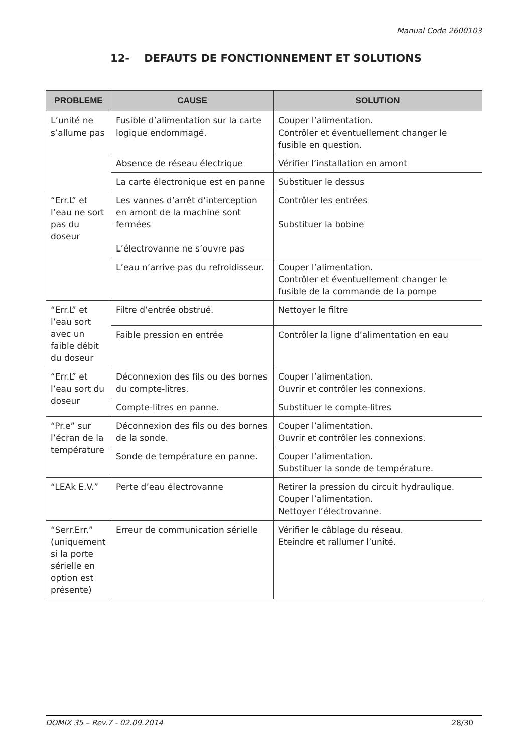Manual Code 2600103
12- DEFAUTS DE FONCTIONNEMENT ET SOLUTIONS
| PROBLEME | CAUSE | SOLUTION |
| --- | --- | --- |
| L’unité ne s’allume pas | Fusible d’alimentation sur la carte logique endommagé. | Couper l’alimentation. Contrôler et éventuellement changer le fusible en question. |
| | Absence de réseau électrique | Vérifier l’installation en amont |
| | La carte électronique est en panne | Substituer le dessus |
| “Err.L” et l’eau ne sort pas du doseur | Les vannes d’arrêt d’interception en amont de la machine sont fermées L’électrovanne ne s’ouvre pas | Contrôler les entrées Substituer la bobine |
| | L’eau n’arrive pas du refroidisseur. | Couper l’alimentation. Contrôler et éventuellement changer le fusible de la commande de la pompe |
| “Err.L” et l’eau sort avec un faible débit du doseur | Filtre d’entrée obstrué. | Nettoyer le filtre |
| | Faible pression en entrée | Contrôler la ligne d’alimentation en eau |
| “Err.L” et l’eau sort du doseur | Déconnexion des fils ou des bornes du compte-litres. | Couper l’alimentation. Ouvrir et contrôler les connexions. |
| | Compte-litres en panne. | Substituer le compte-litres |
| “Pr.e” sur l’écran de la température | Déconnexion des fils ou des bornes de la sonde. | Couper l’alimentation. Ouvrir et contrôler les connexions. |
| | Sonde de température en panne. | Couper l’alimentation. Substituer la sonde de température. |
| “LEAk E.V.” | Perte d’eau électrovanne | Retirer la pression du circuit hydraulique. Couper l’alimentation. Nettoyer l’électrovanne. |
| “Serr.Err.” (uniquement si la porte sérielle en option est présente) | Erreur de communication sérielle | Vérifier le câblage du réseau. Eteindre et rallumer l’unité. |
DOMIX 35 – Rev.7 - 02.09.2014 28/30